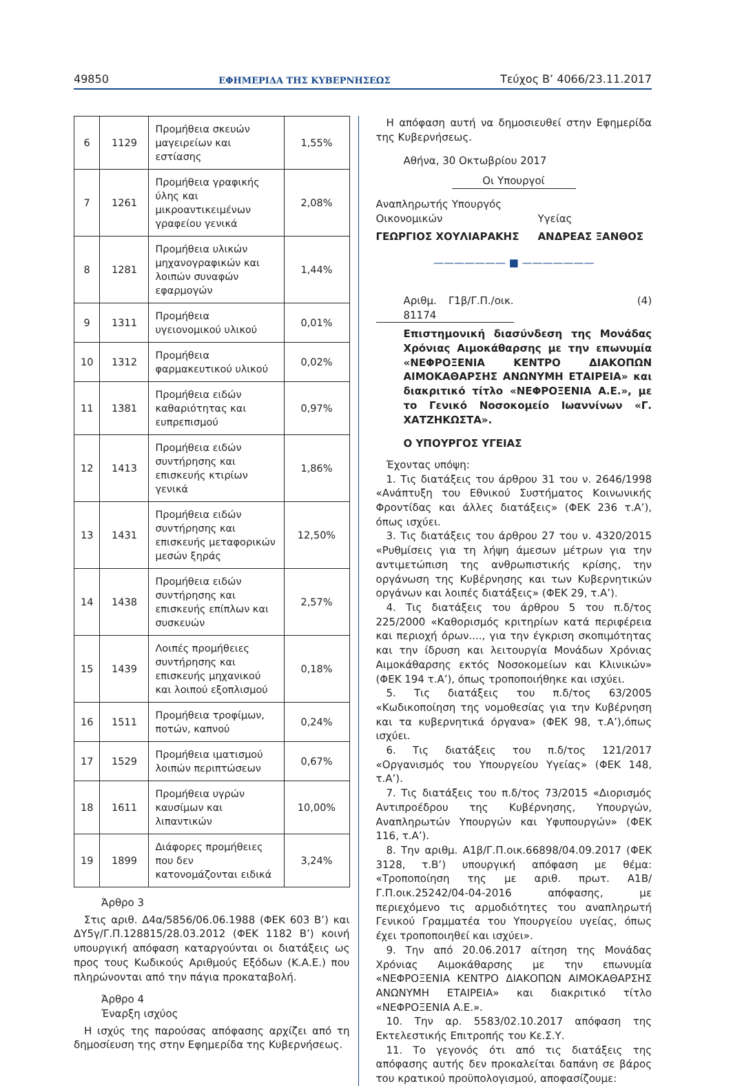49850 ΕΦΗΜΕΡΙΔΑ ΤΗΣ ΚΥΒΕΡΝΗΣΕΩΣ Τεύχος Β’ 4066/23.11.2017
| 6 | 1129 | Προμήθεια σκευών μαγειρείων και εστίασης | 1,55% |
| 7 | 1261 | Προμήθεια γραφικής ύλης και μικροαντικειμένων γραφείου γενικά | 2,08% |
| 8 | 1281 | Προμήθεια υλικών μηχανογραφικών και λοιπών συναφών εφαρμογών | 1,44% |
| 9 | 1311 | Προμήθεια υγειονομικού υλικού | 0,01% |
| 10 | 1312 | Προμήθεια φαρμακευτικού υλικού | 0,02% |
| 11 | 1381 | Προμήθεια ειδών καθαριότητας και ευπρεπισμού | 0,97% |
| 12 | 1413 | Προμήθεια ειδών συντήρησης και επισκευής κτιρίων γενικά | 1,86% |
| 13 | 1431 | Προμήθεια ειδών συντήρησης και επισκευής μεταφορικών μεσών ξηράς | 12,50% |
| 14 | 1438 | Προμήθεια ειδών συντήρησης και επισκευής επίπλων και συσκευών | 2,57% |
| 15 | 1439 | Λοιπές προμήθειες συντήρησης και επισκευής μηχανικού και λοιπού εξοπλισμού | 0,18% |
| 16 | 1511 | Προμήθεια τροφίμων, ποτών, καπνού | 0,24% |
| 17 | 1529 | Προμήθεια ιματισμού λοιπών περιπτώσεων | 0,67% |
| 18 | 1611 | Προμήθεια υγρών καυσίμων και λιπαντικών | 10,00% |
| 19 | 1899 | Διάφορες προμήθειες που δεν κατονομάζονται ειδικά | 3,24% |
Άρθρο 3
Στις αριθ. Δ4α/5856/06.06.1988 (ΦΕΚ 603 Β’) και ΔΥ5γ/Γ.Π.128815/28.03.2012 (ΦΕΚ 1182 Β’) κοινή υπουργική απόφαση καταργούνται οι διατάξεις ως προς τους Κωδικούς Αριθμούς Εξόδων (Κ.Α.Ε.) που πληρώνονται από την πάγια προκαταβολή.
Άρθρο 4
Έναρξη ισχύος
Η ισχύς της παρούσας απόφασης αρχίζει από τη δημοσίευση της στην Εφημερίδα της Κυβερνήσεως.
Η απόφαση αυτή να δημοσιευθεί στην Εφημερίδα της Κυβερνήσεως.
Αθήνα, 30 Οκτωβρίου 2017
Οι Υπουργοί
Αναπληρωτής Υπουργός
Οικονομικών
Υγείας
ΓΕΩΡΓΙΟΣ ΧΟΥΛΙΑΡΑΚΗΣ ΑΝΔΡΕΑΣ ΞΑΝΘΟΣ
——————— ■ ———————
Αριθμ. Γ1β/Γ.Π./οικ. 81174
(4)
Επιστημονική διασύνδεση της Μονάδας Χρόνιας Αιμοκάθαρσης με την επωνυμία «ΝΕΦΡΟΞΕΝΙΑ ΚΕΝΤΡΟ ΔΙΑΚΟΠΩΝ ΑΙΜΟΚΑΘΑΡΣΗΣ ΑΝΩΝΥΜΗ ΕΤΑΙΡΕΙΑ» και διακριτικό τίτλο «ΝΕΦΡΟΞΕΝΙΑ Α.Ε.», με το Γενικό Νοσοκομείο Ιωαννίνων «Γ. ΧΑΤΖΗΚΩΣΤΑ».
Ο ΥΠΟΥΡΓΟΣ ΥΓΕΙΑΣ
Έχοντας υπόψη:
1. Τις διατάξεις του άρθρου 31 του ν. 2646/1998 «Ανάπτυξη του Εθνικού Συστήματος Κοινωνικής Φροντίδας και άλλες διατάξεις» (ΦΕΚ 236 τ.Α’), όπως ισχύει.
3. Τις διατάξεις του άρθρου 27 του ν. 4320/2015 «Ρυθμίσεις για τη λήψη άμεσων μέτρων για την αντιμετώπιση της ανθρωπιστικής κρίσης, την οργάνωση της Κυβέρνησης και των Κυβερνητικών οργάνων και λοιπές διατάξεις» (ΦΕΚ 29, τ.Α’).
4. Τις διατάξεις του άρθρου 5 του π.δ/τος 225/2000 «Καθορισμός κριτηρίων κατά περιφέρεια και περιοχή όρων...., για την έγκριση σκοπιμότητας και την ίδρυση και λειτουργία Μονάδων Χρόνιας Αιμοκάθαρσης εκτός Νοσοκομείων και Κλινικών» (ΦΕΚ 194 τ.Α’), όπως τροποποιήθηκε και ισχύει.
5. Τις διατάξεις του π.δ/τος 63/2005 «Κωδικοποίηση της νομοθεσίας για την Κυβέρνηση και τα κυβερνητικά όργανα» (ΦΕΚ 98, τ.Α’),όπως ισχύει.
6. Τις διατάξεις του π.δ/τος 121/2017 «Οργανισμός του Υπουργείου Υγείας» (ΦΕΚ 148, τ.Α’).
7. Τις διατάξεις του π.δ/τος 73/2015 «Διορισμός Αντιπροέδρου της Κυβέρνησης, Υπουργών, Αναπληρωτών Υπουργών και Υφυπουργών» (ΦΕΚ 116, τ.Α’).
8. Την αριθμ. Α1β/Γ.Π.οικ.66898/04.09.2017 (ΦΕΚ 3128, τ.Β’) υπουργική απόφαση με θέμα: «Τροποποίηση της με αριθ. πρωτ. Α1Β/Γ.Π.οικ.25242/04-04-2016 απόφασης, με περιεχόμενο τις αρμοδιότητες του αναπληρωτή Γενικού Γραμματέα του Υπουργείου υγείας, όπως έχει τροποποιηθεί και ισχύει».
9. Την από 20.06.2017 αίτηση της Μονάδας Χρόνιας Αιμοκάθαρσης με την επωνυμία «ΝΕΦΡΟΞΕΝΙΑ ΚΕΝΤΡΟ ΔΙΑΚΟΠΩΝ ΑΙΜΟΚΑΘΑΡΣΗΣ ΑΝΩΝΥΜΗ ΕΤΑΙΡΕΙΑ» και διακριτικό τίτλο «ΝΕΦΡΟΞΕΝΙΑ Α.Ε.».
10. Την αρ. 5583/02.10.2017 απόφαση της Εκτελεστικής Επιτροπής του Κε.Σ.Υ.
11. Το γεγονός ότι από τις διατάξεις της απόφασης αυτής δεν προκαλείται δαπάνη σε βάρος του κρατικού προϋπολογισμού, αποφασίζουμε: